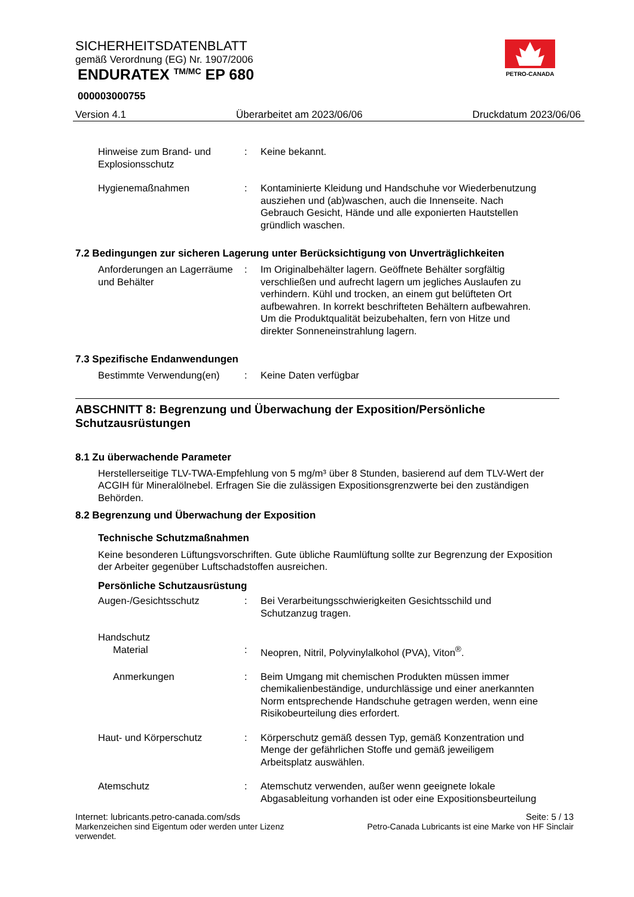SICHERHEITSDATENBLATT
gemäß Verordnung (EG) Nr. 1907/2006
ENDURATEX <sup>TM/MC</sup> EP 680
000003000755
PETRO-CANADA
Version 4.1 Überarbeitet am 2023/06/06 Druckdatum 2023/06/06
Hinweise zum Brand- und Explosionsschutz
: Keine bekannt.
Hygienemaßnahmen : Kontaminierte Kleidung und Handschuhe vor Wiederbenutzung ausziehen und (ab)waschen, auch die Innenseite. Nach Gebrauch Gesicht, Hände und alle exponierten Hautstellen gründlich waschen.
7.2 Bedingungen zur sicheren Lagerung unter Berücksichtigung von Unverträglichkeiten
Anforderungen an Lagerräume und Behälter
: Im Originalbehälter lagern. Geöffnete Behälter sorgfältig verschließen und aufrecht lagern um jegliches Auslaufen zu verhindern. Kühl und trocken, an einem gut belüfteten Ort aufbewahren. In korrekt beschrifteten Behältern aufbewahren. Um die Produktqualität beizubehalten, fern von Hitze und direkter Sonneneinstrahlung lagern.
7.3 Spezifische Endanwendungen
Bestimmte Verwendung(en) : Keine Daten verfügbar
ABSCHNITT 8: Begrenzung und Überwachung der Exposition/Persönliche Schutzausrüstungen
8.1 Zu überwachende Parameter
Herstellerseitige TLV-TWA-Empfehlung von 5 mg/m³ über 8 Stunden, basierend auf dem TLV-Wert der ACGIH für Mineralölnebel. Erfragen Sie die zulässigen Expositionsgrenzwerte bei den zuständigen Behörden.
8.2 Begrenzung und Überwachung der Exposition
Technische Schutzmaßnahmen
Keine besonderen Lüftungsvorschriften. Gute übliche Raumlüftung sollte zur Begrenzung der Exposition der Arbeiter gegenüber Luftschadstoffen ausreichen.
Persönliche Schutzausrüstung
Augen-/Gesichtsschutz : Bei Verarbeitungsschwierigkeiten Gesichtsschild und Schutzanzug tragen.
Handschutz
Material : Neopren, Nitril, Polyvinylalkohol (PVA), Viton<sup>®</sup>.
Anmerkungen : Beim Umgang mit chemischen Produkten müssen immer chemikalienbeständige, undurchlässige und einer anerkannten Norm entsprechende Handschuhe getragen werden, wenn eine Risikobeurteilung dies erfordert.
Haut- und Körperschutz : Körperschutz gemäß dessen Typ, gemäß Konzentration und Menge der gefährlichen Stoffe und gemäß jeweiligem Arbeitsplatz auswählen.
Atemschutz : Atemschutz verwenden, außer wenn geeignete lokale Abgasableitung vorhanden ist oder eine Expositionsbeurteilung
Internet: lubricants.petro-canada.com/sds Seite: 5 / 13
Markenzeichen sind Eigentum oder werden unter Lizenz
verwendet. Petro-Canada Lubricants ist eine Marke von HF Sinclair